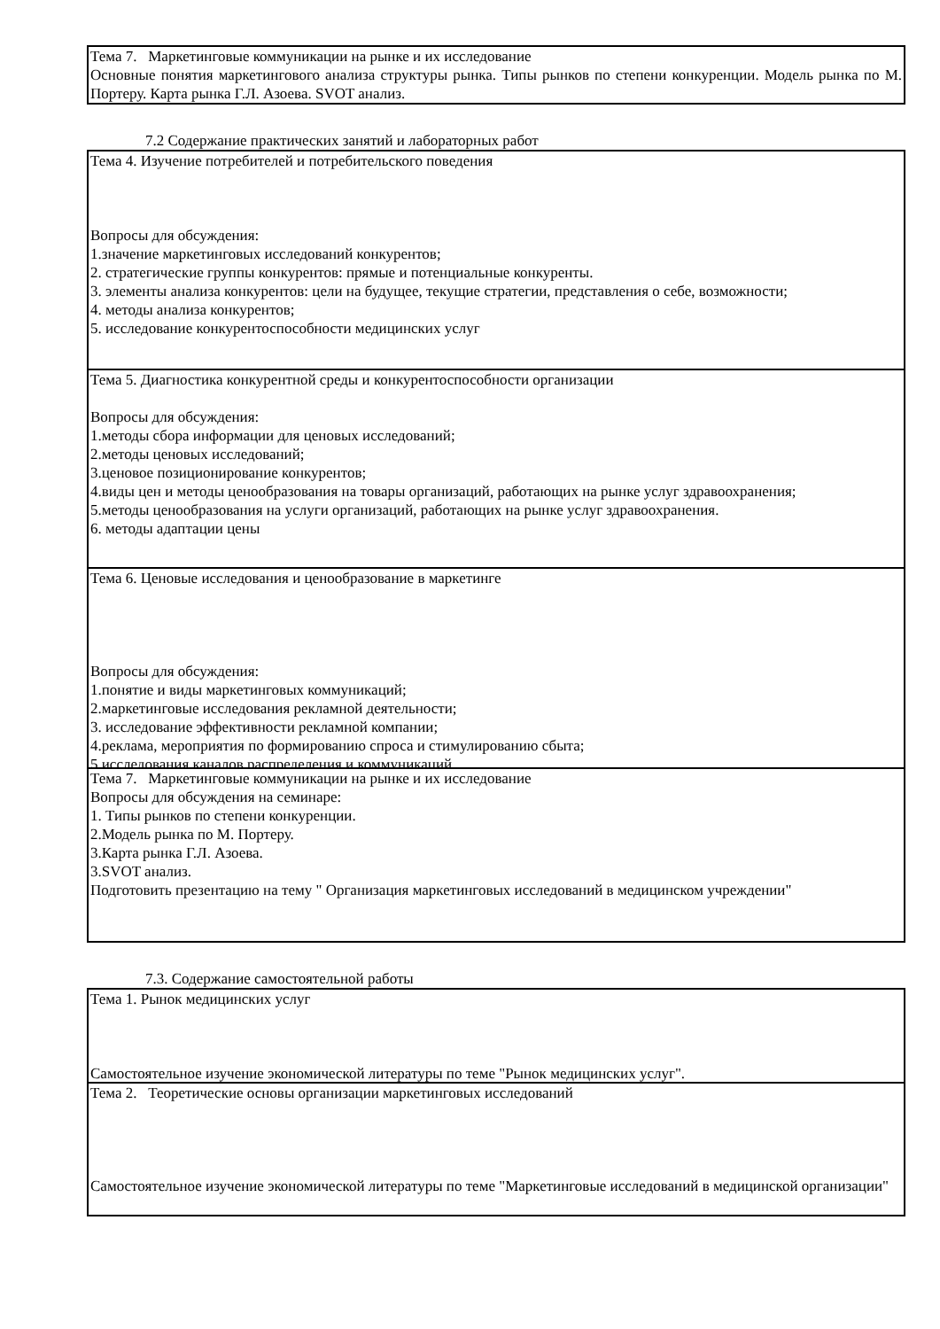Тема 7. Маркетинговые коммуникации на рынке и их исследование
Основные понятия маркетингового анализа структуры рынка. Типы рынков по степени конкуренции. Модель рынка по М. Портеру. Карта рынка Г.Л. Азоева. SVOT анализ.
7.2 Содержание практических занятий и лабораторных работ
Тема 4. Изучение потребителей и потребительского поведения
Вопросы для обсуждения:
1.значение маркетинговых исследований конкурентов;
2. стратегические группы конкурентов: прямые и потенциальные конкуренты.
3. элементы анализа конкурентов: цели на будущее, текущие стратегии, представления о себе, возможности;
4. методы анализа конкурентов;
5. исследование конкурентоспособности медицинских услуг
Тема 5. Диагностика конкурентной среды и конкурентоспособности организации
Вопросы для обсуждения:
1.методы сбора информации для ценовых исследований;
2.методы ценовых исследований;
3.ценовое позиционирование конкурентов;
4.виды цен и методы ценообразования на товары организаций, работающих на рынке услуг здравоохранения;
5.методы ценообразования на услуги организаций, работающих на рынке услуг здравоохранения.
6. методы адаптации цены
Тема 6. Ценовые исследования и ценообразование в маркетинге
Вопросы для обсуждения:
1.понятие и виды маркетинговых коммуникаций;
2.маркетинговые исследования рекламной деятельности;
3. исследование эффективности рекламной компании;
4.реклама, мероприятия по формированию спроса и стимулированию сбыта;
5.исследования каналов распределения и коммуникаций
Тема 7. Маркетинговые коммуникации на рынке и их исследование
Вопросы для обсуждения на семинаре:
1. Типы рынков по степени конкуренции.
2.Модель рынка по М. Портеру.
3.Карта рынка Г.Л. Азоева.
3.SVOT анализ.
Подготовить презентацию на тему " Организация маркетинговых исследований в медицинском учреждении"
7.3. Содержание самостоятельной работы
Тема 1. Рынок медицинских услуг
Самостоятельное изучение экономической литературы по теме "Рынок медицинских услуг".
Тема 2. Теоретические основы организации маркетинговых исследований
Самостоятельное изучение экономической литературы по теме "Маркетинговые исследований в медицинской организации"